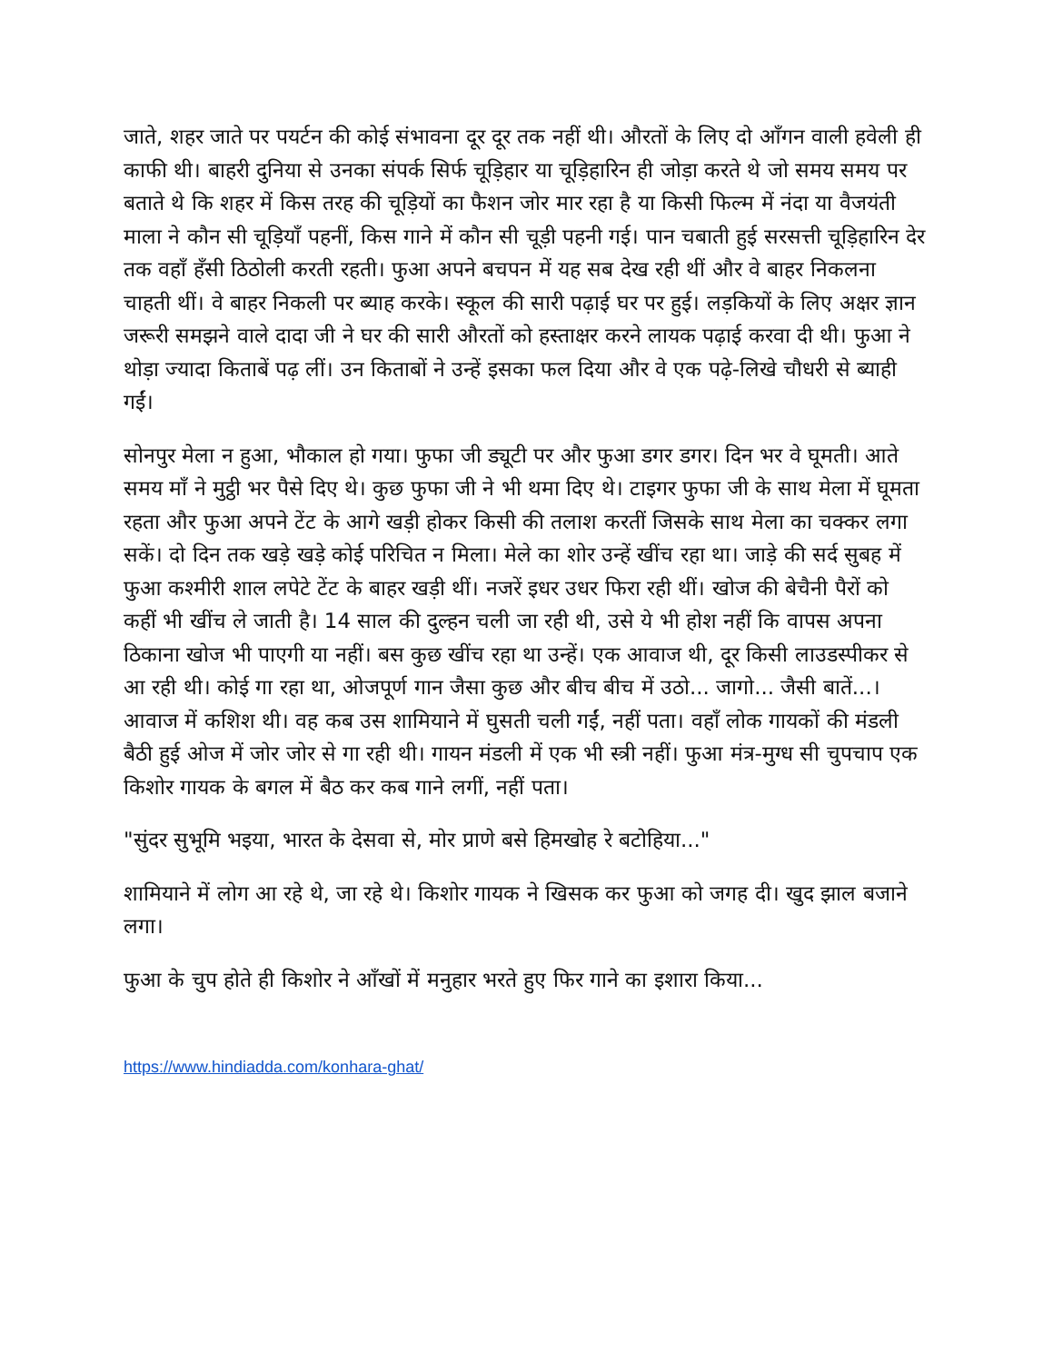जाते, शहर जाते पर पयर्टन की कोई संभावना दूर दूर तक नहीं थी। औरतों के लिए दो आँगन वाली हवेली ही काफी थी। बाहरी दुनिया से उनका संपर्क सिर्फ चूड़िहार या चूड़िहारिन ही जोड़ा करते थे जो समय समय पर बताते थे कि शहर में किस तरह की चूड़ियों का फैशन जोर मार रहा है या किसी फिल्म में नंदा या वैजयंती माला ने कौन सी चूड़ियाँ पहनीं, किस गाने में कौन सी चूड़ी पहनी गई। पान चबाती हुई सरसत्ती चूड़िहारिन देर तक वहाँ हँसी ठिठोली करती रहती। फुआ अपने बचपन में यह सब देख रही थीं और वे बाहर निकलना चाहती थीं। वे बाहर निकली पर ब्याह करके। स्कूल की सारी पढ़ाई घर पर हुई। लड़कियों के लिए अक्षर ज्ञान जरूरी समझने वाले दादा जी ने घर की सारी औरतों को हस्ताक्षर करने लायक पढ़ाई करवा दी थी। फुआ ने थोड़ा ज्यादा किताबें पढ़ लीं। उन किताबों ने उन्हें इसका फल दिया और वे एक पढ़े-लिखे चौधरी से ब्याही गईं।
सोनपुर मेला न हुआ, भौकाल हो गया। फुफा जी ड्यूटी पर और फुआ डगर डगर। दिन भर वे घूमती। आते समय माँ ने मुट्ठी भर पैसे दिए थे। कुछ फुफा जी ने भी थमा दिए थे। टाइगर फुफा जी के साथ मेला में घूमता रहता और फुआ अपने टेंट के आगे खड़ी होकर किसी की तलाश करतीं जिसके साथ मेला का चक्कर लगा सकें। दो दिन तक खड़े खड़े कोई परिचित न मिला। मेले का शोर उन्हें खींच रहा था। जाड़े की सर्द सुबह में फुआ कश्मीरी शाल लपेटे टेंट के बाहर खड़ी थीं। नजरें इधर उधर फिरा रही थीं। खोज की बेचैनी पैरों को कहीं भी खींच ले जाती है। 14 साल की दुल्हन चली जा रही थी, उसे ये भी होश नहीं कि वापस अपना ठिकाना खोज भी पाएगी या नहीं। बस कुछ खींच रहा था उन्हें। एक आवाज थी, दूर किसी लाउडस्पीकर से आ रही थी। कोई गा रहा था, ओजपूर्ण गान जैसा कुछ और बीच बीच में उठो... जागो... जैसी बातें...। आवाज में कशिश थी। वह कब उस शामियाने में घुसती चली गईं, नहीं पता। वहाँ लोक गायकों की मंडली बैठी हुई ओज में जोर जोर से गा रही थी। गायन मंडली में एक भी स्त्री नहीं। फुआ मंत्र-मुग्ध सी चुपचाप एक किशोर गायक के बगल में बैठ कर कब गाने लगीं, नहीं पता।
"सुंदर सुभूमि भइया, भारत के देसवा से, मोर प्राणे बसे हिमखोह रे बटोहिया..."
शामियाने में लोग आ रहे थे, जा रहे थे। किशोर गायक ने खिसक कर फुआ को जगह दी। खुद झाल बजाने लगा।
फुआ के चुप होते ही किशोर ने आँखों में मनुहार भरते हुए फिर गाने का इशारा किया...
https://www.hindiadda.com/konhara-ghat/